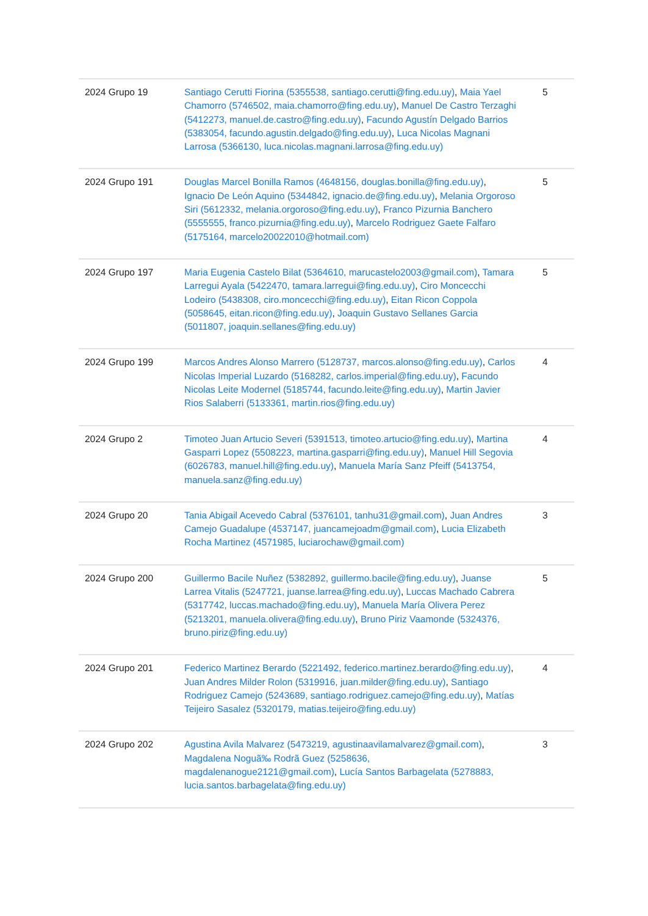| 2024 Grupo 19 | Santiago Cerutti Fiorina (5355538, santiago.cerutti@fing.edu.uy) , Maia Yael Chamorro (5746502, maia.chamorro@fing.edu.uy) , Manuel De Castro Terzaghi (5412273, manuel.de.castro@fing.edu.uy) , Facundo Agustín Delgado Barrios (5383054, facundo.agustin.delgado@fing.edu.uy) , Luca Nicolas Magnani Larrosa (5366130, luca.nicolas.magnani.larrosa@fing.edu.uy) | 5 |
| 2024 Grupo 191 | Douglas Marcel Bonilla Ramos (4648156, douglas.bonilla@fing.edu.uy) , Ignacio De León Aquino (5344842, ignacio.de@fing.edu.uy) , Melania Orgoroso Siri (5612332, melania.orgoroso@fing.edu.uy) , Franco Pizurnia Banchero (5555555, franco.pizurnia@fing.edu.uy) , Marcelo Rodriguez Gaete Falfaro (5175164, marcelo20022010@hotmail.com) | 5 |
| 2024 Grupo 197 | Maria Eugenia Castelo Bilat (5364610, marucastelo2003@gmail.com) , Tamara Larregui Ayala (5422470, tamara.larregui@fing.edu.uy) , Ciro Moncecchi Lodeiro (5438308, ciro.moncecchi@fing.edu.uy) , Eitan Ricon Coppola (5058645, eitan.ricon@fing.edu.uy) , Joaquin Gustavo Sellanes Garcia (5011807, joaquin.sellanes@fing.edu.uy) | 5 |
| 2024 Grupo 199 | Marcos Andres Alonso Marrero (5128737, marcos.alonso@fing.edu.uy) , Carlos Nicolas Imperial Luzardo (5168282, carlos.imperial@fing.edu.uy) , Facundo Nicolas Leite Modernel (5185744, facundo.leite@fing.edu.uy) , Martin Javier Rios Salaberri (5133361, martin.rios@fing.edu.uy) | 4 |
| 2024 Grupo 2 | Timoteo Juan Artucio Severi (5391513, timoteo.artucio@fing.edu.uy) , Martina Gasparri Lopez (5508223, martina.gasparri@fing.edu.uy) , Manuel Hill Segovia (6026783, manuel.hill@fing.edu.uy) , Manuela María Sanz Pfeiff (5413754, manuela.sanz@fing.edu.uy) | 4 |
| 2024 Grupo 20 | Tania Abigail Acevedo Cabral (5376101, tanhu31@gmail.com) , Juan Andres Camejo Guadalupe (4537147, juancamejoadm@gmail.com) , Lucia Elizabeth Rocha Martinez (4571985, luciarochaw@gmail.com) | 3 |
| 2024 Grupo 200 | Guillermo Bacile Nuñez (5382892, guillermo.bacile@fing.edu.uy) , Juanse Larrea Vitalis (5247721, juanse.larrea@fing.edu.uy) , Luccas Machado Cabrera (5317742, luccas.machado@fing.edu.uy) , Manuela María Olivera Perez (5213201, manuela.olivera@fing.edu.uy) , Bruno Piriz Vaamonde (5324376, bruno.piriz@fing.edu.uy) | 5 |
| 2024 Grupo 201 | Federico Martinez Berardo (5221492, federico.martinez.berardo@fing.edu.uy) , Juan Andres Milder Rolon (5319916, juan.milder@fing.edu.uy) , Santiago Rodriguez Camejo (5243689, santiago.rodriguez.camejo@fing.edu.uy) , Matías Teijeiro Sasalez (5320179, matias.teijeiro@fing.edu.uy) | 4 |
| 2024 Grupo 202 | Agustina Avila Malvarez (5473219, agustinaavilamalvarez@gmail.com) , Magdalena Noguã‰ Rodrã Guez (5258636, magdalenanogue2121@gmail.com) , Lucía Santos Barbagelata (5278883, lucia.santos.barbagelata@fing.edu.uy) | 3 |